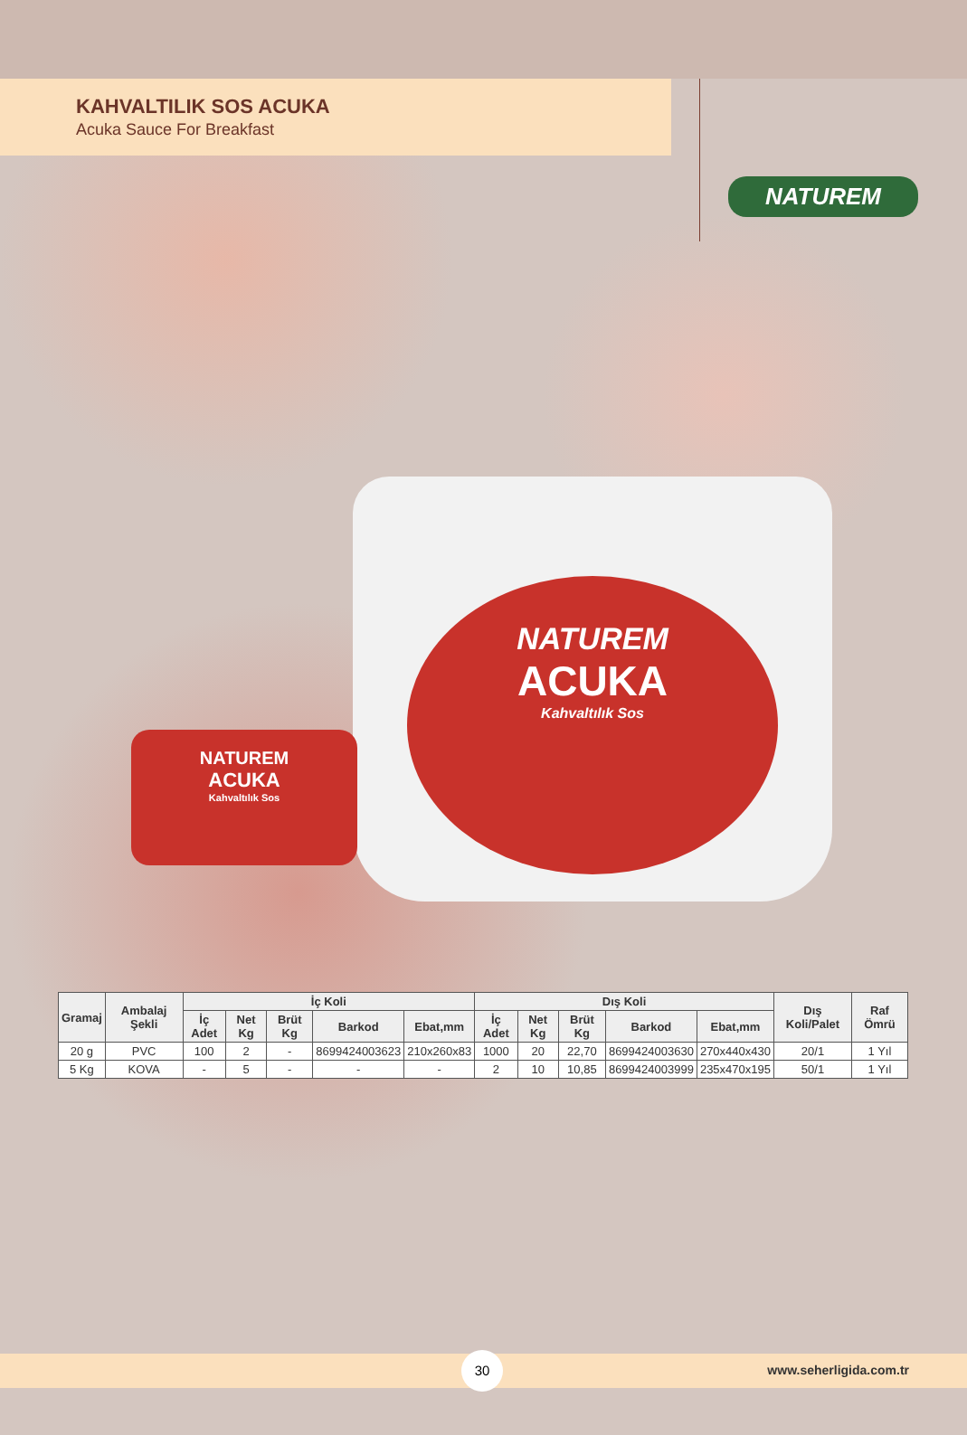KAHVALTILIK SOS ACUKA
Acuka Sauce For Breakfast
NATUREM
NATUREM
ACUKA
Kahvaltılık Sos
NATUREM
ACUKA
Kahvaltılık Sos
| Gramaj | Ambalaj Şekli | İç Koli | | | | | Dış Koli | | | | | Dış Koli/Palet | Raf Ömrü |
| --- | --- | --- | --- | --- | --- | --- | --- | --- | --- | --- | --- | --- | --- |
| | | İç Adet | Net Kg | Brüt Kg | Barkod | Ebat,mm | İç Adet | Net Kg | Brüt Kg | Barkod | Ebat,mm | | |
| 20 g | PVC | 100 | 2 | - | 8699424003623 | 210x260x83 | 1000 | 20 | 22,70 | 8699424003630 | 270x440x430 | 20/1 | 1 Yıl |
| 5 Kg | KOVA | - | 5 | - | - | - | 2 | 10 | 10,85 | 8699424003999 | 235x470x195 | 50/1 | 1 Yıl |
30
www.seherligida.com.tr